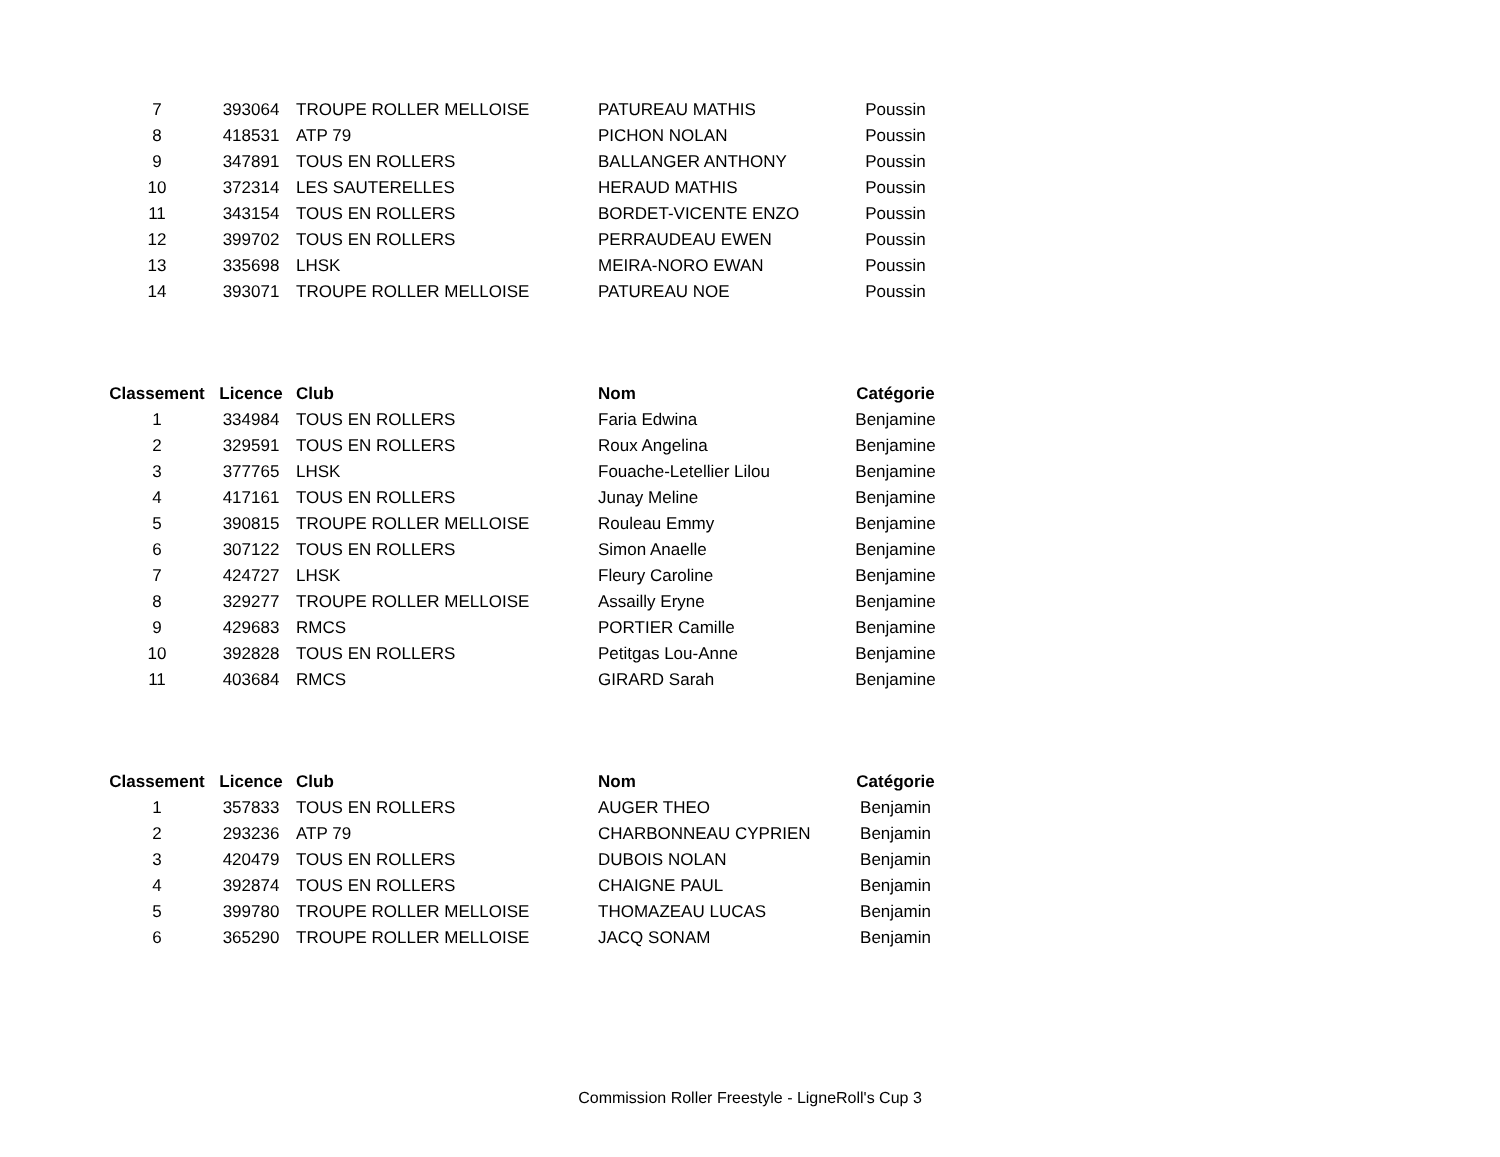| 7 | 393064 | TROUPE ROLLER MELLOISE | PATUREAU MATHIS | Poussin |
| 8 | 418531 | ATP 79 | PICHON NOLAN | Poussin |
| 9 | 347891 | TOUS EN ROLLERS | BALLANGER ANTHONY | Poussin |
| 10 | 372314 | LES SAUTERELLES | HERAUD MATHIS | Poussin |
| 11 | 343154 | TOUS EN ROLLERS | BORDET-VICENTE ENZO | Poussin |
| 12 | 399702 | TOUS EN ROLLERS | PERRAUDEAU EWEN | Poussin |
| 13 | 335698 | LHSK | MEIRA-NORO EWAN | Poussin |
| 14 | 393071 | TROUPE ROLLER MELLOISE | PATUREAU NOE | Poussin |
| Classement | Licence | Club | Nom | Catégorie |
| --- | --- | --- | --- | --- |
| 1 | 334984 | TOUS EN ROLLERS | Faria Edwina | Benjamine |
| 2 | 329591 | TOUS EN ROLLERS | Roux Angelina | Benjamine |
| 3 | 377765 | LHSK | Fouache-Letellier Lilou | Benjamine |
| 4 | 417161 | TOUS EN ROLLERS | Junay Meline | Benjamine |
| 5 | 390815 | TROUPE ROLLER MELLOISE | Rouleau Emmy | Benjamine |
| 6 | 307122 | TOUS EN ROLLERS | Simon Anaelle | Benjamine |
| 7 | 424727 | LHSK | Fleury Caroline | Benjamine |
| 8 | 329277 | TROUPE ROLLER MELLOISE | Assailly Eryne | Benjamine |
| 9 | 429683 | RMCS | PORTIER Camille | Benjamine |
| 10 | 392828 | TOUS EN ROLLERS | Petitgas Lou-Anne | Benjamine |
| 11 | 403684 | RMCS | GIRARD Sarah | Benjamine |
| Classement | Licence | Club | Nom | Catégorie |
| --- | --- | --- | --- | --- |
| 1 | 357833 | TOUS EN ROLLERS | AUGER THEO | Benjamin |
| 2 | 293236 | ATP 79 | CHARBONNEAU CYPRIEN | Benjamin |
| 3 | 420479 | TOUS EN ROLLERS | DUBOIS NOLAN | Benjamin |
| 4 | 392874 | TOUS EN ROLLERS | CHAIGNE PAUL | Benjamin |
| 5 | 399780 | TROUPE ROLLER MELLOISE | THOMAZEAU LUCAS | Benjamin |
| 6 | 365290 | TROUPE ROLLER MELLOISE | JACQ SONAM | Benjamin |
Commission Roller Freestyle - LigneRoll's Cup 3